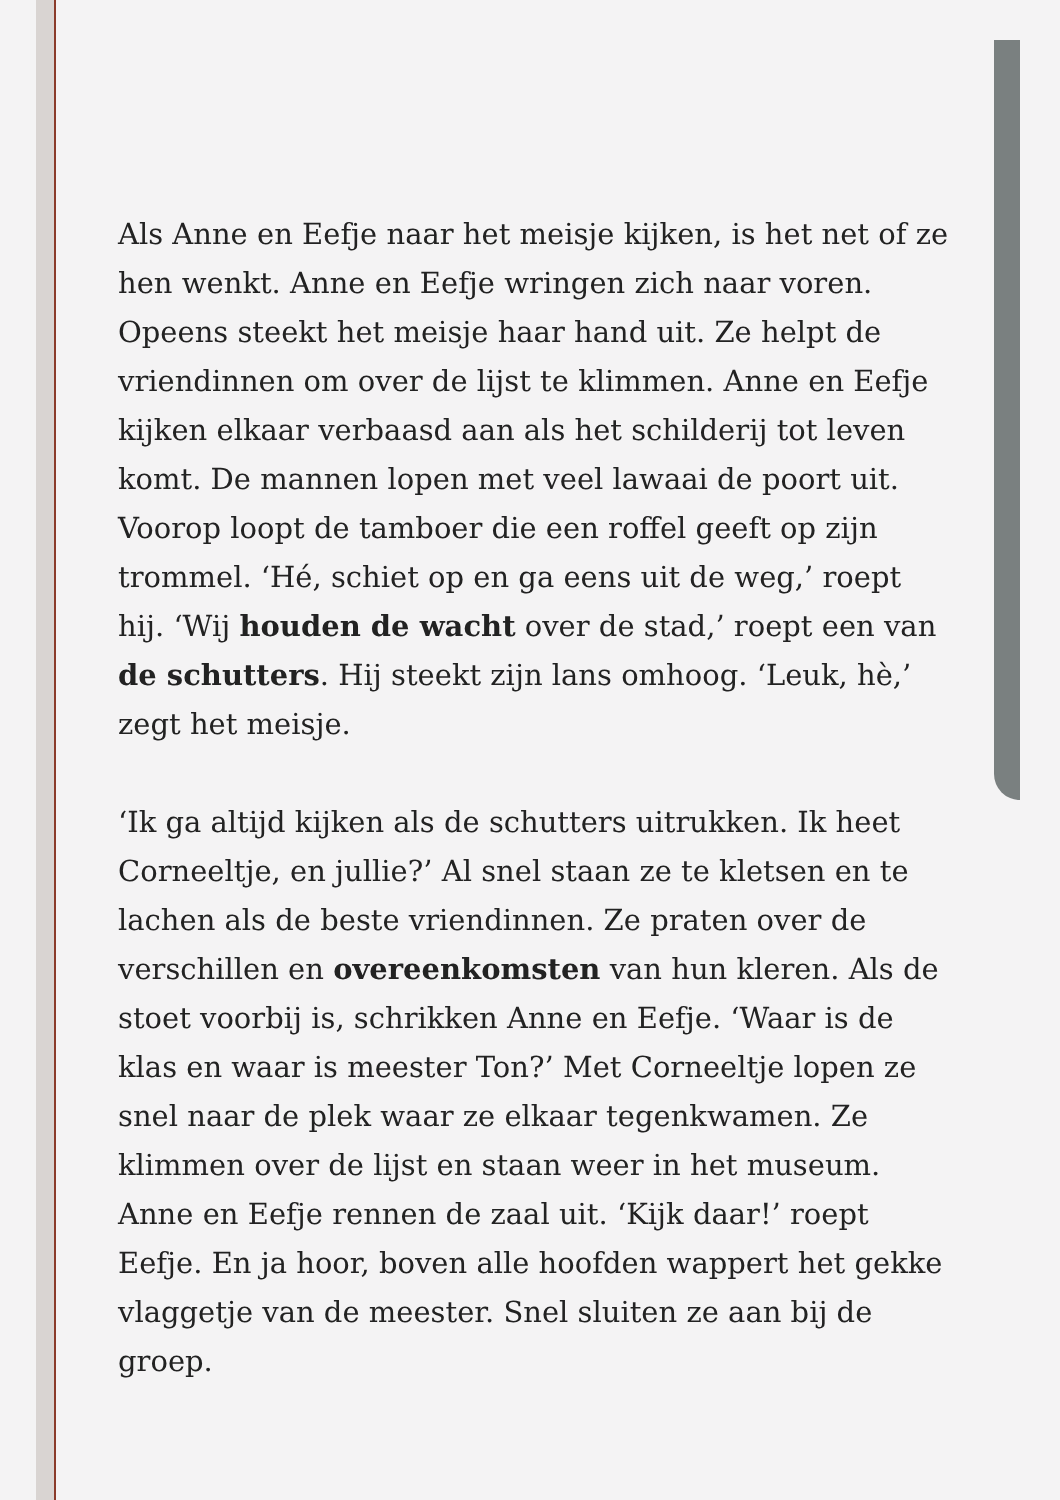Als Anne en Eefje naar het meisje kijken, is het net of ze hen wenkt. Anne en Eefje wringen zich naar voren. Opeens steekt het meisje haar hand uit. Ze helpt de vriendinnen om over de lijst te klimmen. Anne en Eefje kijken elkaar verbaasd aan als het schilderij tot leven komt. De mannen lopen met veel lawaai de poort uit. Voorop loopt de tamboer die een roffel geeft op zijn trommel. ‘Hé, schiet op en ga eens uit de weg,’ roept hij. ‘Wij houden de wacht over de stad,’ roept een van de schutters. Hij steekt zijn lans omhoog. ‘Leuk, hè,’ zegt het meisje.
‘Ik ga altijd kijken als de schutters uitrukken. Ik heet Corneeltje, en jullie?’ Al snel staan ze te kletsen en te lachen als de beste vriendinnen. Ze praten over de verschillen en overeenkomsten van hun kleren. Als de stoet voorbij is, schrikken Anne en Eefje. ‘Waar is de klas en waar is meester Ton?’ Met Corneeltje lopen ze snel naar de plek waar ze elkaar tegenkwamen. Ze klimmen over de lijst en staan weer in het museum. Anne en Eefje rennen de zaal uit. ‘Kijk daar!’ roept Eefje. En ja hoor, boven alle hoofden wappert het gekke vlaggetje van de meester. Snel sluiten ze aan bij de groep.